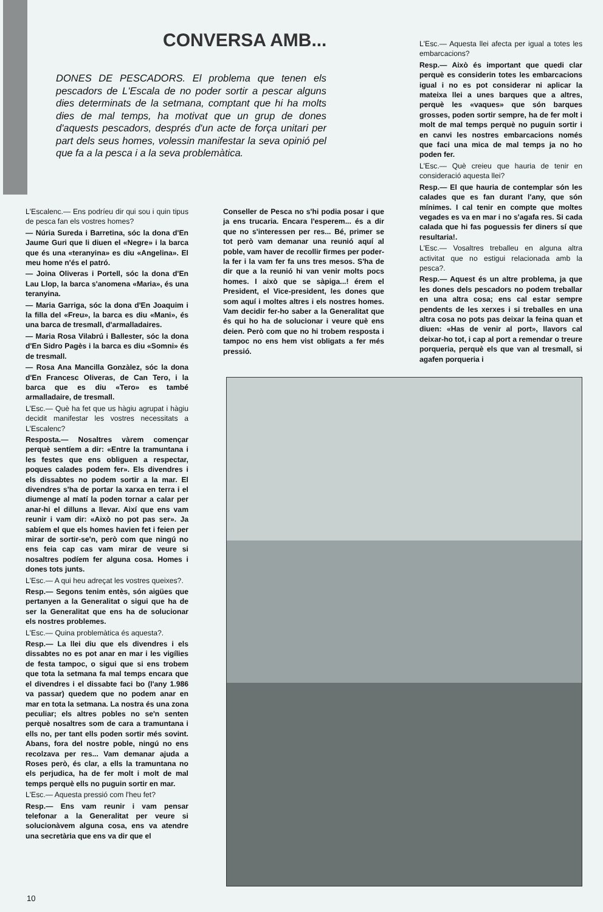CONVERSA AMB...
DONES DE PESCADORS. El problema que tenen els pescadors de L'Escala de no poder sortir a pescar alguns dies determinats de la setmana, comptant que hi ha molts dies de mal temps, ha motivat que un grup de dones d'aquests pescadors, després d'un acte de força unitari per part dels seus homes, volessin manifestar la seva opinió pel que fa a la pesca i a la seva problemàtica.
L'Escalenc.— Ens podríeu dir qui sou i quin tipus de pesca fan els vostres homes?
— Núria Sureda i Barretina, sóc la dona d'En Jaume Guri que li diuen el «Negre» i la barca que és una «teranyina» es diu «Angelina». El meu home n'és el patró.
— Joina Oliveras i Portell, sóc la dona d'En Lau Llop, la barca s'anomena «Maria», és una teranyina.
— Maria Garriga, sóc la dona d'En Joaquim i la filla del «Freu», la barca es diu «Mani», és una barca de tresmall, d'armalladaires.
— Maria Rosa Vilabrú i Ballester, sóc la dona d'En Sidro Pagès i la barca es diu «Somni» és de tresmall.
— Rosa Ana Mancilla Gonzàlez, sóc la dona d'En Francesc Oliveras, de Can Tero, i la barca que es diu «Tero» es també armalladaire, de tresmall.
L'Esc.— Què ha fet que us hàgiu agrupat i hàgiu decidit manifestar les vostres necessitats a L'Escalenc?
Resposta.— Nosaltres vàrem començar perquè sentíem a dir: «Entre la tramuntana i les festes que ens obliguen a respectar, poques calades podem fer». Els divendres i els dissabtes no podem sortir a la mar. El divendres s'ha de portar la xarxa en terra i el diumenge al matí la poden tornar a calar per anar-hi el dilluns a llevar. Així que ens vam reunir i vam dir: «Això no pot pas ser». Ja sabíem el que els homes havien fet i feien per mirar de sortir-se'n, però com que ningú no ens feia cap cas vam mirar de veure si nosaltres podíem fer alguna cosa. Homes i dones tots junts.
L'Esc.— A qui heu adreçat les vostres queixes?.
Resp.— Segons tenim entès, són aigües que pertanyen a la Generalitat o sigui que ha de ser la Generalitat que ens ha de solucionar els nostres problemes.
L'Esc.— Quina problemàtica és aquesta?.
Resp.— La llei diu que els divendres i els dissabtes no es pot anar en mar i les vigílies de festa tampoc, o sigui que si ens trobem que tota la setmana fa mal temps encara que el divendres i el dissabte faci bo (l'any 1.986 va passar) quedem que no podem anar en mar en tota la setmana. La nostra és una zona peculiar; els altres pobles no se'n senten perquè nosaltres som de cara a tramuntana i ells no, per tant ells poden sortir més sovint. Abans, fora del nostre poble, ningú no ens recolzava per res... Vam demanar ajuda a Roses però, és clar, a ells la tramuntana no els perjudica, ha de fer molt i molt de mal temps perquè ells no puguin sortir en mar.
L'Esc.— Aquesta pressió com l'heu fet?
Resp.— Ens vam reunir i vam pensar telefonar a la Generalitat per veure si solucionàvem alguna cosa, ens va atendre una secretària que ens va dir que el
Conseller de Pesca no s'hi podia posar i que ja ens trucaria. Encara l'esperem... és a dir que no s'interessen per res... Bé, primer se tot però vam demanar una reunió aquí al poble, vam haver de recollir firmes per poder-la fer i la vam fer fa uns tres mesos. S'ha de dir que a la reunió hi van venir molts pocs homes. I això que se sàpiga...! érem el President, el Vice-president, les dones que som aquí i moltes altres i els nostres homes. Vam decidir fer-ho saber a la Generalitat que és qui ho ha de solucionar i veure què ens deien. Però com que no hi trobem resposta i tampoc no ens hem vist obligats a fer més pressió.
L'Esc.— Aquesta llei afecta per igual a totes les embarcacions?
Resp.— Això és important que quedi clar perquè es considerin totes les embarcacions igual i no es pot considerar ni aplicar la mateixa llei a unes barques que a altres, perquè les «vaques» que són barques grosses, poden sortir sempre, ha de fer molt i molt de mal temps perquè no puguin sortir i en canvi les nostres embarcacions només que faci una mica de mal temps ja no ho poden fer.
L'Esc.— Què creieu que hauria de tenir en consideració aquesta llei?
Resp.— El que hauria de contemplar són les calades que es fan durant l'any, que són mínimes. I cal tenir en compte que moltes vegades es va en mar i no s'agafa res. Si cada calada que hi fas poguessis fer diners sí que resultaria!.
L'Esc.— Vosaltres treballeu en alguna altra activitat que no estigui relacionada amb la pesca?.
Resp.— Aquest és un altre problema, ja que les dones dels pescadors no podem treballar en una altra cosa; ens cal estar sempre pendents de les xerxes i si treballes en una altra cosa no pots pas deixar la feina quan et diuen: «Has de venir al port», llavors cal deixar-ho tot, i cap al port a remendar o treure porqueria, perquè els que van al tresmall, si agafen porqueria i
10